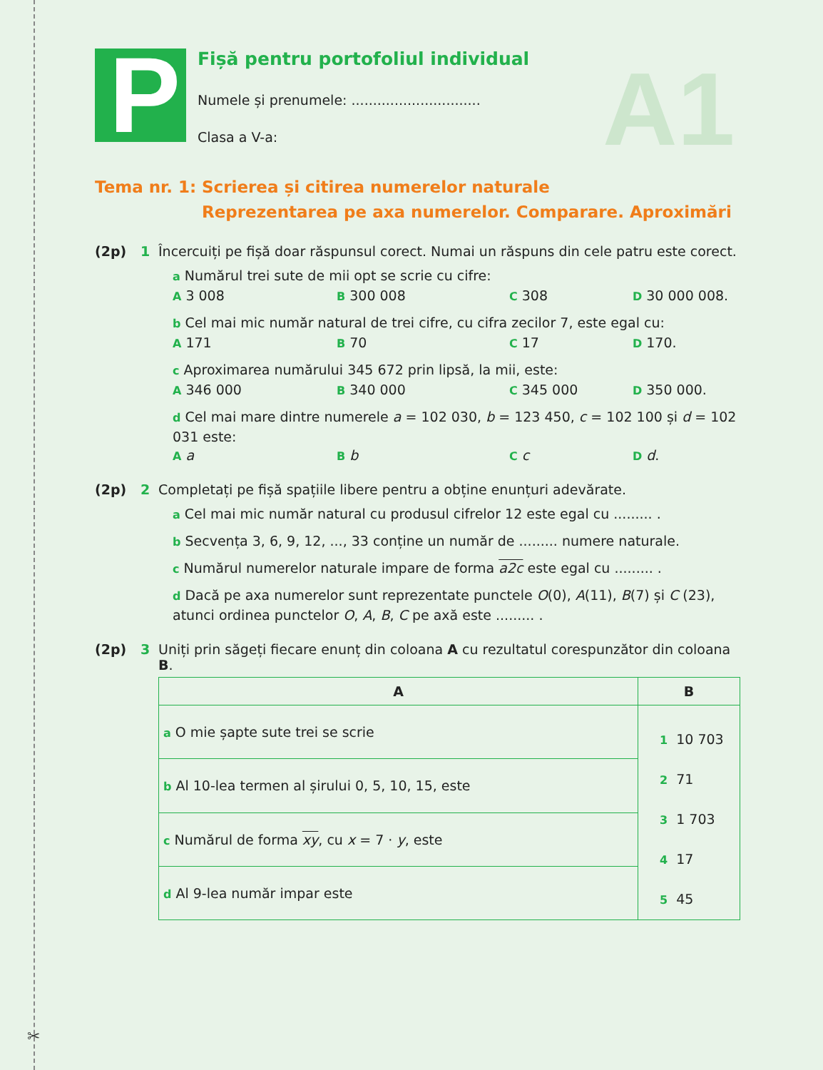✂
A1
P
Fișă pentru portofoliul individual
Numele și prenumele: ..............................
Clasa a V-a:
Tema nr. 1:
Scrierea și citirea numerelor naturale
Reprezentarea pe axa numerelor. Comparare. Aproximări
(2p) 1 Încercuiți pe fișă doar răspunsul corect. Numai un răspuns din cele patru este corect.
a Numărul trei sute de mii opt se scrie cu cifre:
A 3 008 B 300 008 C 308 D 30 000 008.
b Cel mai mic număr natural de trei cifre, cu cifra zecilor 7, este egal cu:
A 171 B 70 C 17 D 170.
c Aproximarea numărului 345 672 prin lipsă, la mii, este:
A 346 000 B 340 000 C 345 000 D 350 000.
d Cel mai mare dintre numerele a = 102 030, b = 123 450, c = 102 100 și d = 102 031 este:
Aa B b C c D d.
(2p) 2 Completați pe fișă spațiile libere pentru a obține enunțuri adevărate.
a Cel mai mic număr natural cu produsul cifrelor 12 este egal cu ......... .
b Secvența 3, 6, 9, 12, ..., 33 conține un număr de ......... numere naturale.
c Numărul numerelor naturale impare de forma a2c este egal cu ......... .
d Dacă pe axa numerelor sunt reprezentate punctele O(0), A(11), B(7) și C (23), atunci ordinea punctelor O, A, B, C pe axă este ......... .
(2p) 3 Uniți prin săgeți fiecare enunț din coloana A cu rezultatul corespunzător din coloana B.
| A | B |
| --- | --- |
| a O mie șapte sute trei se scrie | 1 10 703 2 71 3 1 703 4 17 5 45 |
| b Al 10-lea termen al șirului 0, 5, 10, 15, este | |
| c Numărul de forma xy , cu x = 7 · y , este | |
| d Al 9-lea număr impar este | |